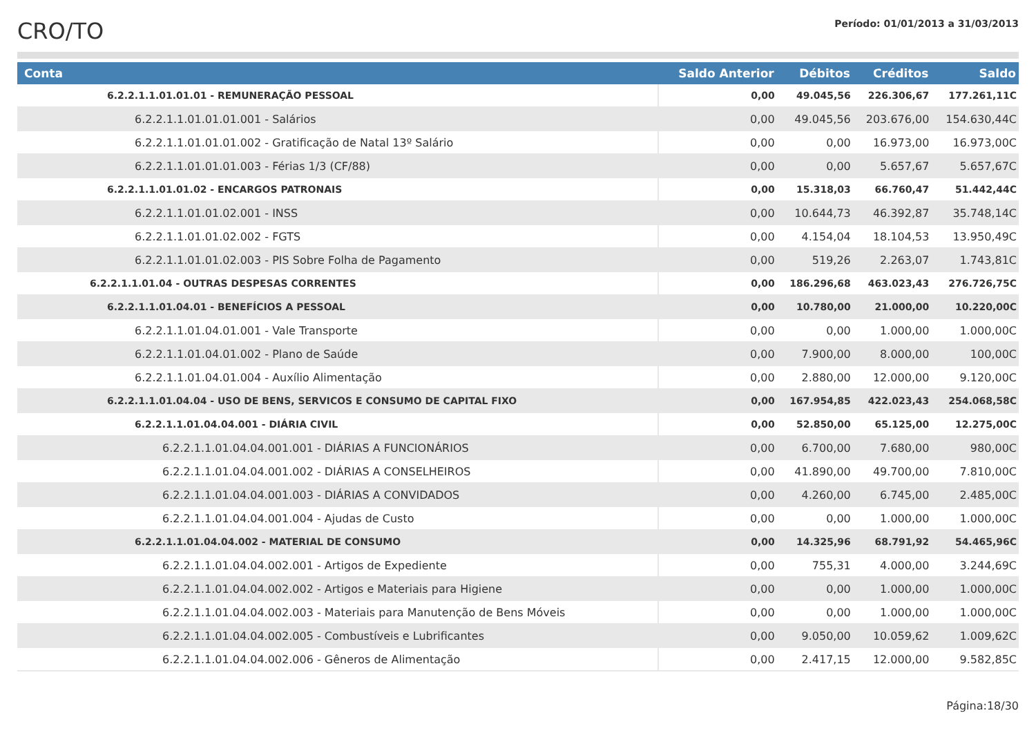CRO/TO
Período: 01/01/2013 a 31/03/2013
| Conta | Saldo Anterior | Débitos | Créditos | Saldo |
| --- | --- | --- | --- | --- |
| 6.2.2.1.1.01.01.01 - REMUNERAÇÃO PESSOAL | 0,00 | 49.045,56 | 226.306,67 | 177.261,11C |
| 6.2.2.1.1.01.01.01.001 - Salários | 0,00 | 49.045,56 | 203.676,00 | 154.630,44C |
| 6.2.2.1.1.01.01.01.002 - Gratificação de Natal 13º Salário | 0,00 | 0,00 | 16.973,00 | 16.973,00C |
| 6.2.2.1.1.01.01.01.003 - Férias 1/3 (CF/88) | 0,00 | 0,00 | 5.657,67 | 5.657,67C |
| 6.2.2.1.1.01.01.02 - ENCARGOS PATRONAIS | 0,00 | 15.318,03 | 66.760,47 | 51.442,44C |
| 6.2.2.1.1.01.01.02.001 - INSS | 0,00 | 10.644,73 | 46.392,87 | 35.748,14C |
| 6.2.2.1.1.01.01.02.002 - FGTS | 0,00 | 4.154,04 | 18.104,53 | 13.950,49C |
| 6.2.2.1.1.01.01.02.003 - PIS Sobre Folha de Pagamento | 0,00 | 519,26 | 2.263,07 | 1.743,81C |
| 6.2.2.1.1.01.04 - OUTRAS DESPESAS CORRENTES | 0,00 | 186.296,68 | 463.023,43 | 276.726,75C |
| 6.2.2.1.1.01.04.01 - BENEFÍCIOS A PESSOAL | 0,00 | 10.780,00 | 21.000,00 | 10.220,00C |
| 6.2.2.1.1.01.04.01.001 - Vale Transporte | 0,00 | 0,00 | 1.000,00 | 1.000,00C |
| 6.2.2.1.1.01.04.01.002 - Plano de Saúde | 0,00 | 7.900,00 | 8.000,00 | 100,00C |
| 6.2.2.1.1.01.04.01.004 - Auxílio Alimentação | 0,00 | 2.880,00 | 12.000,00 | 9.120,00C |
| 6.2.2.1.1.01.04.04 - USO DE BENS, SERVICOS E CONSUMO DE CAPITAL FIXO | 0,00 | 167.954,85 | 422.023,43 | 254.068,58C |
| 6.2.2.1.1.01.04.04.001 - DIÁRIA CIVIL | 0,00 | 52.850,00 | 65.125,00 | 12.275,00C |
| 6.2.2.1.1.01.04.04.001.001 - DIÁRIAS A FUNCIONÁRIOS | 0,00 | 6.700,00 | 7.680,00 | 980,00C |
| 6.2.2.1.1.01.04.04.001.002 - DIÁRIAS A CONSELHEIROS | 0,00 | 41.890,00 | 49.700,00 | 7.810,00C |
| 6.2.2.1.1.01.04.04.001.003 - DIÁRIAS A CONVIDADOS | 0,00 | 4.260,00 | 6.745,00 | 2.485,00C |
| 6.2.2.1.1.01.04.04.001.004 - Ajudas de Custo | 0,00 | 0,00 | 1.000,00 | 1.000,00C |
| 6.2.2.1.1.01.04.04.002 - MATERIAL DE CONSUMO | 0,00 | 14.325,96 | 68.791,92 | 54.465,96C |
| 6.2.2.1.1.01.04.04.002.001 - Artigos de Expediente | 0,00 | 755,31 | 4.000,00 | 3.244,69C |
| 6.2.2.1.1.01.04.04.002.002 - Artigos e Materiais para Higiene | 0,00 | 0,00 | 1.000,00 | 1.000,00C |
| 6.2.2.1.1.01.04.04.002.003 - Materiais para Manutenção de Bens Móveis | 0,00 | 0,00 | 1.000,00 | 1.000,00C |
| 6.2.2.1.1.01.04.04.002.005 - Combustíveis e Lubrificantes | 0,00 | 9.050,00 | 10.059,62 | 1.009,62C |
| 6.2.2.1.1.01.04.04.002.006 - Gêneros de Alimentação | 0,00 | 2.417,15 | 12.000,00 | 9.582,85C |
Página:18/30